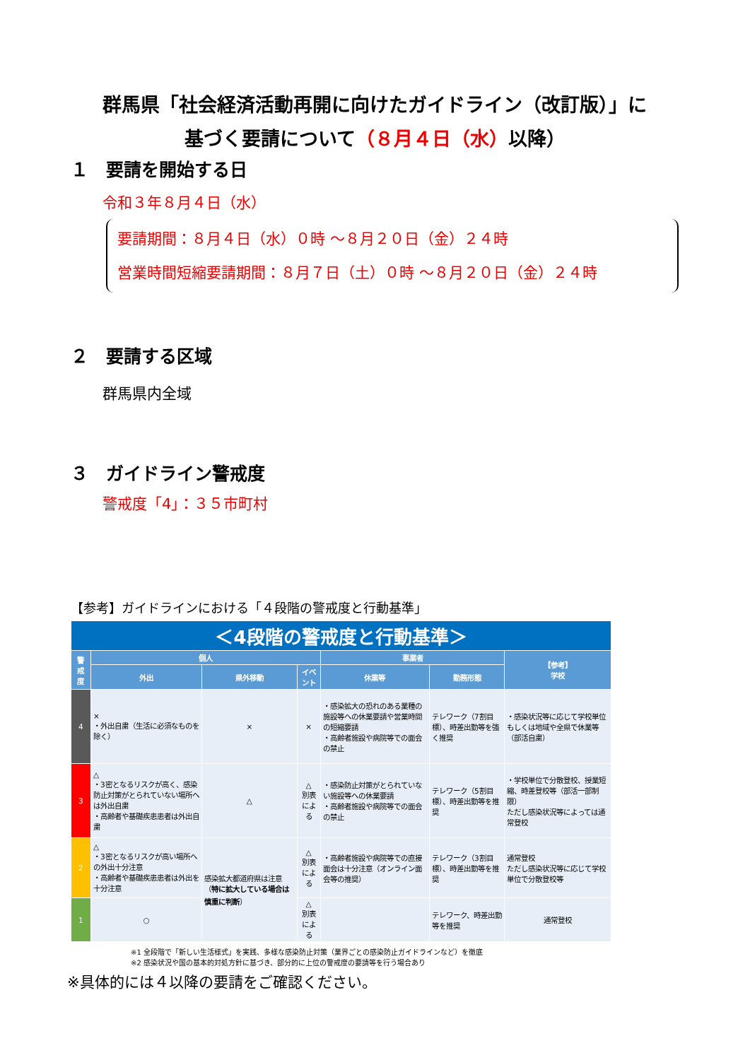群馬県「社会経済活動再開に向けたガイドライン（改訂版）」に
基づく要請について（８月４日（水）以降）
１　要請を開始する日
令和３年８月４日（水）
要請期間：８月４日（水）０時 ～８月２０日（金）２４時
営業時間短縮要請期間：８月７日（土）０時 ～８月２０日（金）２４時
２　要請する区域
群馬県内全域
３　ガイドライン警戒度
警戒度「4」：３５市町村
【参考】ガイドラインにおける「４段階の警戒度と行動基準」
| ＜4段階の警戒度と行動基準＞ | | | | | | |
| 警 戒 度 | 個人 | | | 事業者 | | 【参考】 学校 |
| | 外出 | 県外移動 | イベント | 休業等 | 勤務形態 | |
| 4 | × ・外出自粛（生活に必須なものを除く） | × | × | ・感染拡大の恐れのある業種の施設等への休業要請や営業時間の短縮要請 ・高齢者施設や病院等での面会の禁止 | テレワーク（7割目標）、時差出勤等を強く推奨 | ・感染状況等に応じて学校単位もしくは地域や全県で休業等（部活自粛） |
| 3 | △ ・3密となるリスクが高く、感染防止対策がとられていない場所へは外出自粛 ・高齢者や基礎疾患患者は外出自粛 | △ | △ 別表による | ・感染防止対策がとられていない施設等への休業要請 ・高齢者施設や病院等での面会の禁止 | テレワーク（5割目標）、時差出勤等を推奨 | ・学校単位で分散登校、授業短縮、時差登校等（部活一部制限） ただし感染状況等によっては通常登校 |
| 2 | △ ・3密となるリスクが高い場所への外出十分注意 ・高齢者や基礎疾患患者は外出を十分注意 | 感染拡大都道府県は注意（ 特に拡大している場合は慎重に判断 ） | △ 別表による | ・高齢者施設や病院等での直接面会は十分注意（オンライン面会等の推奨） | テレワーク（3割目標）、時差出勤等を推奨 | 通常登校 ただし感染状況等に応じて学校単位で分散登校等 |
| 1 | ○ | | △ 別表による | | テレワーク、時差出勤等を推奨 | 通常登校 |
※1 全段階で「新しい生活様式」を実践、多様な感染防止対策（業界ごとの感染防止ガイドラインなど）を徹底
※2 感染状況や国の基本的対処方針に基づき、部分的に上位の警戒度の要請等を行う場合あり
※具体的には４以降の要請をご確認ください。